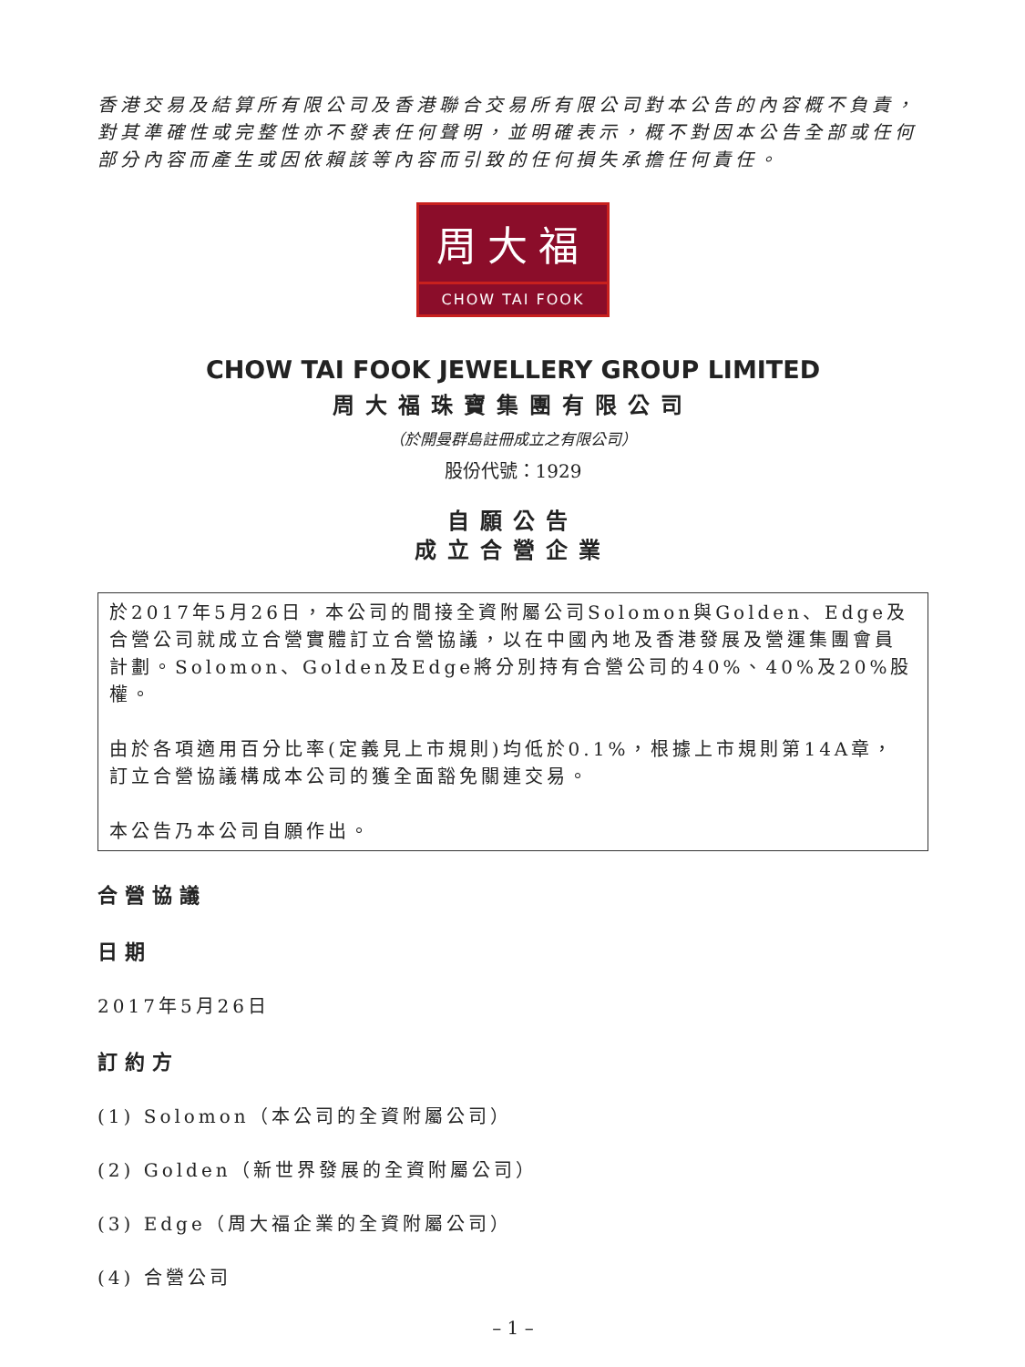香港交易及結算所有限公司及香港聯合交易所有限公司對本公告的內容概不負責，對其準確性或完整性亦不發表任何聲明，並明確表示，概不對因本公告全部或任何部分內容而產生或因依賴該等內容而引致的任何損失承擔任何責任。
周大福
CHOW TAI FOOK
CHOW TAI FOOK JEWELLERY GROUP LIMITED
周大福珠寶集團有限公司
（於開曼群島註冊成立之有限公司）
股份代號：1929
自願公告
成立合營企業
於2017年5月26日，本公司的間接全資附屬公司Solomon與Golden、Edge及合營公司就成立合營實體訂立合營協議，以在中國內地及香港發展及營運集團會員計劃。Solomon、Golden及Edge將分別持有合營公司的40%、40%及20%股權。
由於各項適用百分比率(定義見上市規則)均低於0.1%，根據上市規則第14A章，訂立合營協議構成本公司的獲全面豁免關連交易。
本公告乃本公司自願作出。
合營協議
日期
2017年5月26日
訂約方
(1) Solomon（本公司的全資附屬公司）
(2) Golden（新世界發展的全資附屬公司）
(3) Edge（周大福企業的全資附屬公司）
(4) 合營公司
– 1 –